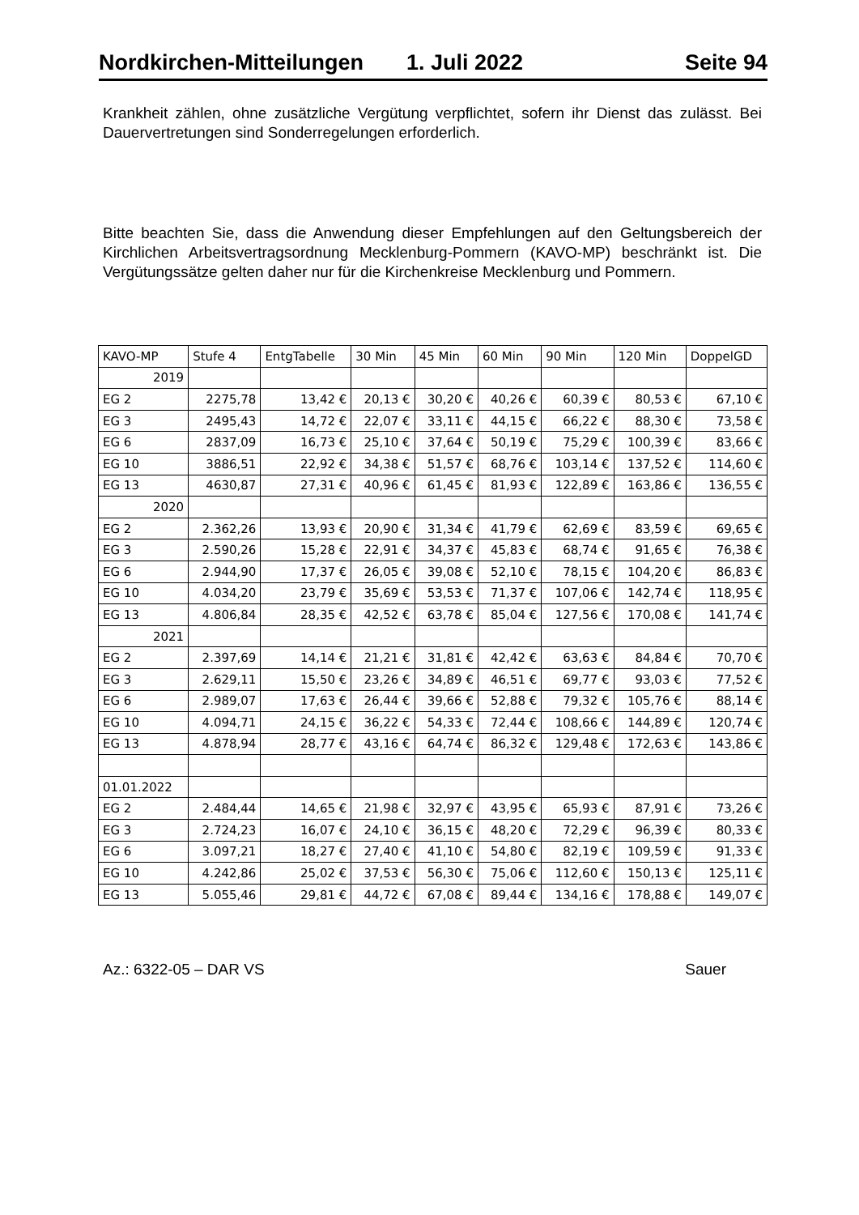Nordkirchen-Mitteilungen 1. Juli 2022 Seite 94
Krankheit zählen, ohne zusätzliche Vergütung verpflichtet, sofern ihr Dienst das zulässt. Bei Dauervertretungen sind Sonderregelungen erforderlich.
Bitte beachten Sie, dass die Anwendung dieser Empfehlungen auf den Geltungsbereich der Kirchlichen Arbeitsvertragsordnung Mecklenburg-Pommern (KAVO-MP) beschränkt ist. Die Vergütungssätze gelten daher nur für die Kirchenkreise Mecklenburg und Pommern.
| KAVO-MP | Stufe 4 | EntgTabelle | 30 Min | 45 Min | 60 Min | 90 Min | 120 Min | DoppelGD |
| 2019 | | | | | | | | |
| EG 2 | 2275,78 | 13,42 € | 20,13 € | 30,20 € | 40,26 € | 60,39 € | 80,53 € | 67,10 € |
| EG 3 | 2495,43 | 14,72 € | 22,07 € | 33,11 € | 44,15 € | 66,22 € | 88,30 € | 73,58 € |
| EG 6 | 2837,09 | 16,73 € | 25,10 € | 37,64 € | 50,19 € | 75,29 € | 100,39 € | 83,66 € |
| EG 10 | 3886,51 | 22,92 € | 34,38 € | 51,57 € | 68,76 € | 103,14 € | 137,52 € | 114,60 € |
| EG 13 | 4630,87 | 27,31 € | 40,96 € | 61,45 € | 81,93 € | 122,89 € | 163,86 € | 136,55 € |
| 2020 | | | | | | | | |
| EG 2 | 2.362,26 | 13,93 € | 20,90 € | 31,34 € | 41,79 € | 62,69 € | 83,59 € | 69,65 € |
| EG 3 | 2.590,26 | 15,28 € | 22,91 € | 34,37 € | 45,83 € | 68,74 € | 91,65 € | 76,38 € |
| EG 6 | 2.944,90 | 17,37 € | 26,05 € | 39,08 € | 52,10 € | 78,15 € | 104,20 € | 86,83 € |
| EG 10 | 4.034,20 | 23,79 € | 35,69 € | 53,53 € | 71,37 € | 107,06 € | 142,74 € | 118,95 € |
| EG 13 | 4.806,84 | 28,35 € | 42,52 € | 63,78 € | 85,04 € | 127,56 € | 170,08 € | 141,74 € |
| 2021 | | | | | | | | |
| EG 2 | 2.397,69 | 14,14 € | 21,21 € | 31,81 € | 42,42 € | 63,63 € | 84,84 € | 70,70 € |
| EG 3 | 2.629,11 | 15,50 € | 23,26 € | 34,89 € | 46,51 € | 69,77 € | 93,03 € | 77,52 € |
| EG 6 | 2.989,07 | 17,63 € | 26,44 € | 39,66 € | 52,88 € | 79,32 € | 105,76 € | 88,14 € |
| EG 10 | 4.094,71 | 24,15 € | 36,22 € | 54,33 € | 72,44 € | 108,66 € | 144,89 € | 120,74 € |
| EG 13 | 4.878,94 | 28,77 € | 43,16 € | 64,74 € | 86,32 € | 129,48 € | 172,63 € | 143,86 € |
| 01.01.2022 | | | | | | | | |
| EG 2 | 2.484,44 | 14,65 € | 21,98 € | 32,97 € | 43,95 € | 65,93 € | 87,91 € | 73,26 € |
| EG 3 | 2.724,23 | 16,07 € | 24,10 € | 36,15 € | 48,20 € | 72,29 € | 96,39 € | 80,33 € |
| EG 6 | 3.097,21 | 18,27 € | 27,40 € | 41,10 € | 54,80 € | 82,19 € | 109,59 € | 91,33 € |
| EG 10 | 4.242,86 | 25,02 € | 37,53 € | 56,30 € | 75,06 € | 112,60 € | 150,13 € | 125,11 € |
| EG 13 | 5.055,46 | 29,81 € | 44,72 € | 67,08 € | 89,44 € | 134,16 € | 178,88 € | 149,07 € |
Az.: 6322-05 – DAR VS Sauer